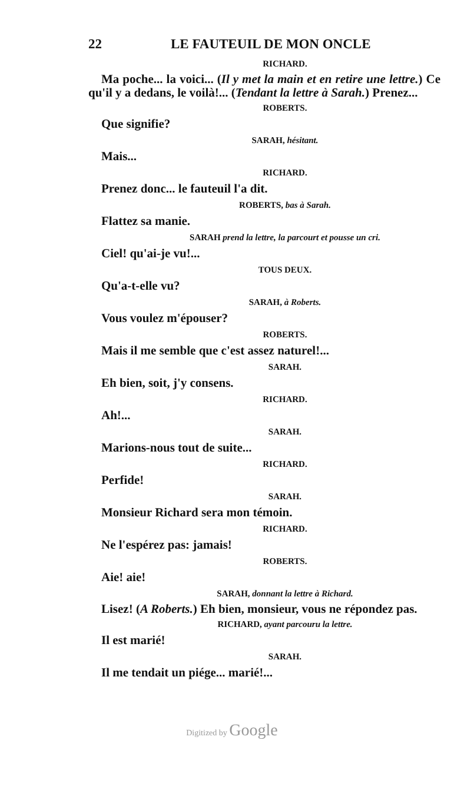22 LE FAUTEUIL DE MON ONCLE
RICHARD.
Ma poche... la voici... (Il y met la main et en retire une lettre.) Ce qu'il y a dedans, le voilà!... (Tendant la lettre à Sarah.) Prenez...
ROBERTS.
Que signifie?
SARAH, hésitant.
Mais...
RICHARD.
Prenez donc... le fauteuil l'a dit.
ROBERTS, bas à Sarah.
Flattez sa manie.
SARAH prend la lettre, la parcourt et pousse un cri.
Ciel! qu'ai-je vu!...
TOUS DEUX.
Qu'a-t-elle vu?
SARAH, à Roberts.
Vous voulez m'épouser?
ROBERTS.
Mais il me semble que c'est assez naturel!...
SARAH.
Eh bien, soit, j'y consens.
RICHARD.
Ah!...
SARAH.
Marions-nous tout de suite...
RICHARD.
Perfide!
SARAH.
Monsieur Richard sera mon témoin.
RICHARD.
Ne l'espérez pas: jamais!
ROBERTS.
Aie! aie!
SARAH, donnant la lettre à Richard.
Lisez! (A Roberts.) Eh bien, monsieur, vous ne répondez pas.
RICHARD, ayant parcouru la lettre.
Il est marié!
SARAH.
Il me tendait un piége... marié!...
Digitized by Google